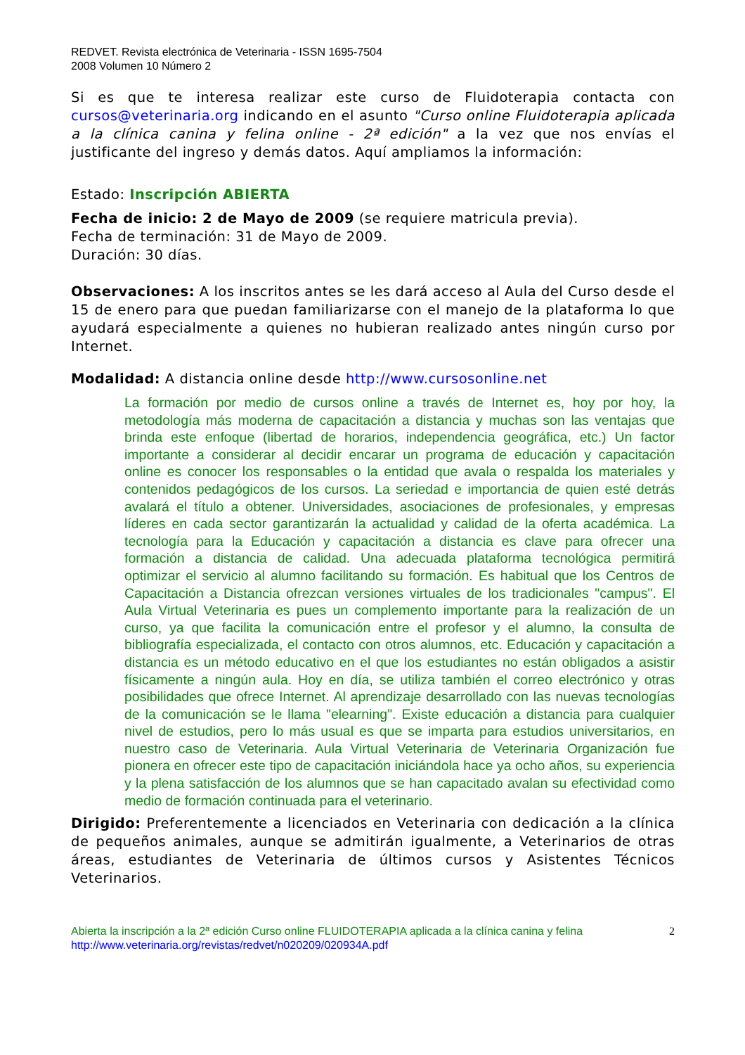REDVET. Revista electrónica de Veterinaria - ISSN 1695-7504
2008 Volumen 10 Número 2
Si es que te interesa realizar este curso de Fluidoterapia contacta con cursos@veterinaria.org indicando en el asunto "Curso online Fluidoterapia aplicada a la clínica canina y felina online - 2ª edición" a la vez que nos envías el justificante del ingreso y demás datos. Aquí ampliamos la información:
Estado: Inscripción ABIERTA
Fecha de inicio: 2 de Mayo de 2009 (se requiere matricula previa).
Fecha de terminación: 31 de Mayo de 2009.
Duración: 30 días.
Observaciones: A los inscritos antes se les dará acceso al Aula del Curso desde el 15 de enero para que puedan familiarizarse con el manejo de la plataforma lo que ayudará especialmente a quienes no hubieran realizado antes ningún curso por Internet.
Modalidad: A distancia online desde http://www.cursosonline.net
La formación por medio de cursos online a través de Internet es, hoy por hoy, la metodología más moderna de capacitación a distancia y muchas son las ventajas que brinda este enfoque (libertad de horarios, independencia geográfica, etc.) Un factor importante a considerar al decidir encarar un programa de educación y capacitación online es conocer los responsables o la entidad que avala o respalda los materiales y contenidos pedagógicos de los cursos. La seriedad e importancia de quien esté detrás avalará el título a obtener. Universidades, asociaciones de profesionales, y empresas líderes en cada sector garantizarán la actualidad y calidad de la oferta académica. La tecnología para la Educación y capacitación a distancia es clave para ofrecer una formación a distancia de calidad. Una adecuada plataforma tecnológica permitirá optimizar el servicio al alumno facilitando su formación. Es habitual que los Centros de Capacitación a Distancia ofrezcan versiones virtuales de los tradicionales "campus". El Aula Virtual Veterinaria es pues un complemento importante para la realización de un curso, ya que facilita la comunicación entre el profesor y el alumno, la consulta de bibliografía especializada, el contacto con otros alumnos, etc. Educación y capacitación a distancia es un método educativo en el que los estudiantes no están obligados a asistir físicamente a ningún aula. Hoy en día, se utiliza también el correo electrónico y otras posibilidades que ofrece Internet. Al aprendizaje desarrollado con las nuevas tecnologías de la comunicación se le llama "elearning". Existe educación a distancia para cualquier nivel de estudios, pero lo más usual es que se imparta para estudios universitarios, en nuestro caso de Veterinaria. Aula Virtual Veterinaria de Veterinaria Organización fue pionera en ofrecer este tipo de capacitación iniciándola hace ya ocho años, su experiencia y la plena satisfacción de los alumnos que se han capacitado avalan su efectividad como medio de formación continuada para el veterinario.
Dirigido: Preferentemente a licenciados en Veterinaria con dedicación a la clínica de pequeños animales, aunque se admitirán igualmente, a Veterinarios de otras áreas, estudiantes de Veterinaria de últimos cursos y Asistentes Técnicos Veterinarios.
Abierta la inscripción a la 2ª edición Curso online FLUIDOTERAPIA aplicada a la clínica canina y felina 2
http://www.veterinaria.org/revistas/redvet/n020209/020934A.pdf